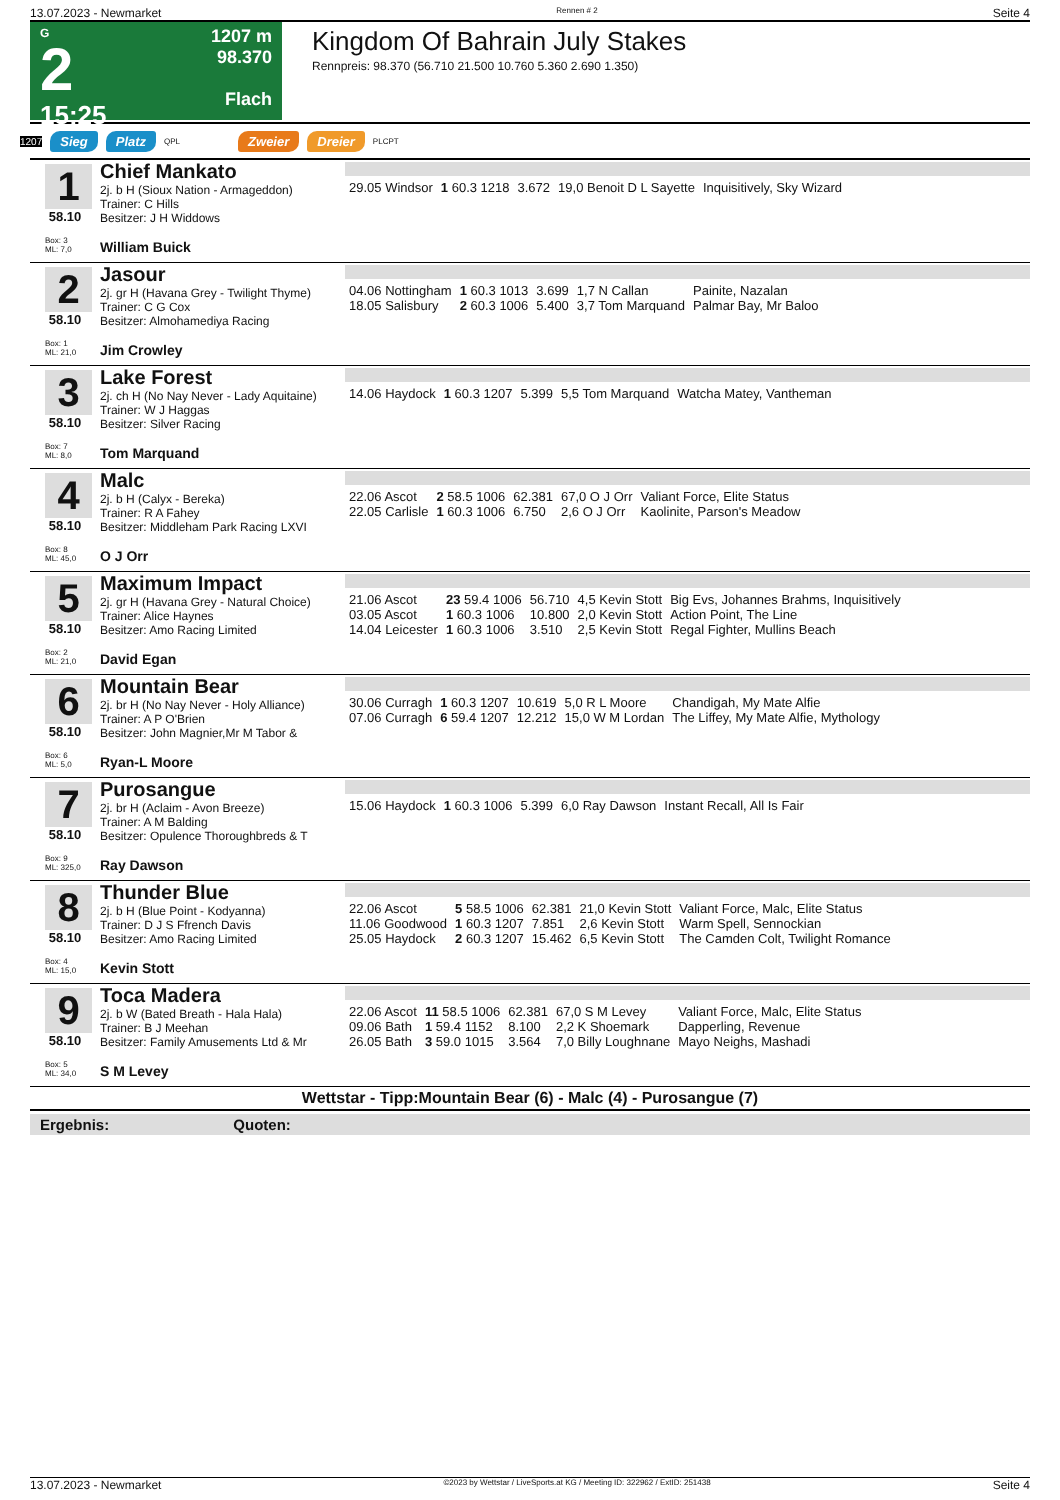13.07.2023 - Newmarket Rennen # 2 Seite 4
G
2
15:25
1207 m
98.370
Flach
Kingdom Of Bahrain July Stakes
Rennpreis: 98.370 (56.710 21.500 10.760 5.360 2.690 1.350)
1207 Sieg Platz QPL Zweier Dreier PLCPT
1
58.10
Box: 3
ML: 7,0
Chief Mankato
2j. b H (Sioux Nation - Armageddon)
Trainer: C Hills
Besitzer: J H Widdows
William Buick
| 29.05 Windsor | 1 60.3 1218 | 3.672 | 19,0 Benoit D L Sayette | Inquisitively, Sky Wizard |
2
58.10
Box: 1
ML: 21,0
Jasour
2j. gr H (Havana Grey - Twilight Thyme)
Trainer: C G Cox
Besitzer: Almohamediya Racing
Jim Crowley
| 04.06 Nottingham | 1 60.3 1013 | 3.699 | 1,7 N Callan | Painite, Nazalan |
| 18.05 Salisbury | 2 60.3 1006 | 5.400 | 3,7 Tom Marquand | Palmar Bay, Mr Baloo |
3
58.10
Box: 7
ML: 8,0
Lake Forest
2j. ch H (No Nay Never - Lady Aquitaine)
Trainer: W J Haggas
Besitzer: Silver Racing
Tom Marquand
| 14.06 Haydock | 1 60.3 1207 | 5.399 | 5,5 Tom Marquand | Watcha Matey, Vantheman |
4
58.10
Box: 8
ML: 45,0
Malc
2j. b H (Calyx - Bereka)
Trainer: R A Fahey
Besitzer: Middleham Park Racing LXVI
O J Orr
| 22.06 Ascot | 2 58.5 1006 | 62.381 | 67,0 O J Orr | Valiant Force, Elite Status |
| 22.05 Carlisle | 1 60.3 1006 | 6.750 | 2,6 O J Orr | Kaolinite, Parson's Meadow |
5
58.10
Box: 2
ML: 21,0
Maximum Impact
2j. gr H (Havana Grey - Natural Choice)
Trainer: Alice Haynes
Besitzer: Amo Racing Limited
David Egan
| 21.06 Ascot | 23 59.4 1006 | 56.710 | 4,5 Kevin Stott | Big Evs, Johannes Brahms, Inquisitively |
| 03.05 Ascot | 1 60.3 1006 | 10.800 | 2,0 Kevin Stott | Action Point, The Line |
| 14.04 Leicester | 1 60.3 1006 | 3.510 | 2,5 Kevin Stott | Regal Fighter, Mullins Beach |
6
58.10
Box: 6
ML: 5,0
Mountain Bear
2j. br H (No Nay Never - Holy Alliance)
Trainer: A P O'Brien
Besitzer: John Magnier,Mr M Tabor &
Ryan-L Moore
| 30.06 Curragh | 1 60.3 1207 | 10.619 | 5,0 R L Moore | Chandigah, My Mate Alfie |
| 07.06 Curragh | 6 59.4 1207 | 12.212 | 15,0 W M Lordan | The Liffey, My Mate Alfie, Mythology |
7
58.10
Box: 9
ML: 325,0
Purosangue
2j. br H (Aclaim - Avon Breeze)
Trainer: A M Balding
Besitzer: Opulence Thoroughbreds & T
Ray Dawson
| 15.06 Haydock | 1 60.3 1006 | 5.399 | 6,0 Ray Dawson | Instant Recall, All Is Fair |
8
58.10
Box: 4
ML: 15,0
Thunder Blue
2j. b H (Blue Point - Kodyanna)
Trainer: D J S Ffrench Davis
Besitzer: Amo Racing Limited
Kevin Stott
| 22.06 Ascot | 5 58.5 1006 | 62.381 | 21,0 Kevin Stott | Valiant Force, Malc, Elite Status |
| 11.06 Goodwood | 1 60.3 1207 | 7.851 | 2,6 Kevin Stott | Warm Spell, Sennockian |
| 25.05 Haydock | 2 60.3 1207 | 15.462 | 6,5 Kevin Stott | The Camden Colt, Twilight Romance |
9
58.10
Box: 5
ML: 34,0
Toca Madera
2j. b W (Bated Breath - Hala Hala)
Trainer: B J Meehan
Besitzer: Family Amusements Ltd & Mr
S M Levey
| 22.06 Ascot | 11 58.5 1006 | 62.381 | 67,0 S M Levey | Valiant Force, Malc, Elite Status |
| 09.06 Bath | 1 59.4 1152 | 8.100 | 2,2 K Shoemark | Dapperling, Revenue |
| 26.05 Bath | 3 59.0 1015 | 3.564 | 7,0 Billy Loughnane | Mayo Neighs, Mashadi |
Wettstar - Tipp:Mountain Bear (6) - Malc (4) - Purosangue (7)
Ergebnis: Quoten:
13.07.2023 - Newmarket ©2023 by Wettstar / LiveSports.at KG / Meeting ID: 322962 / ExtID: 251438 Seite 4